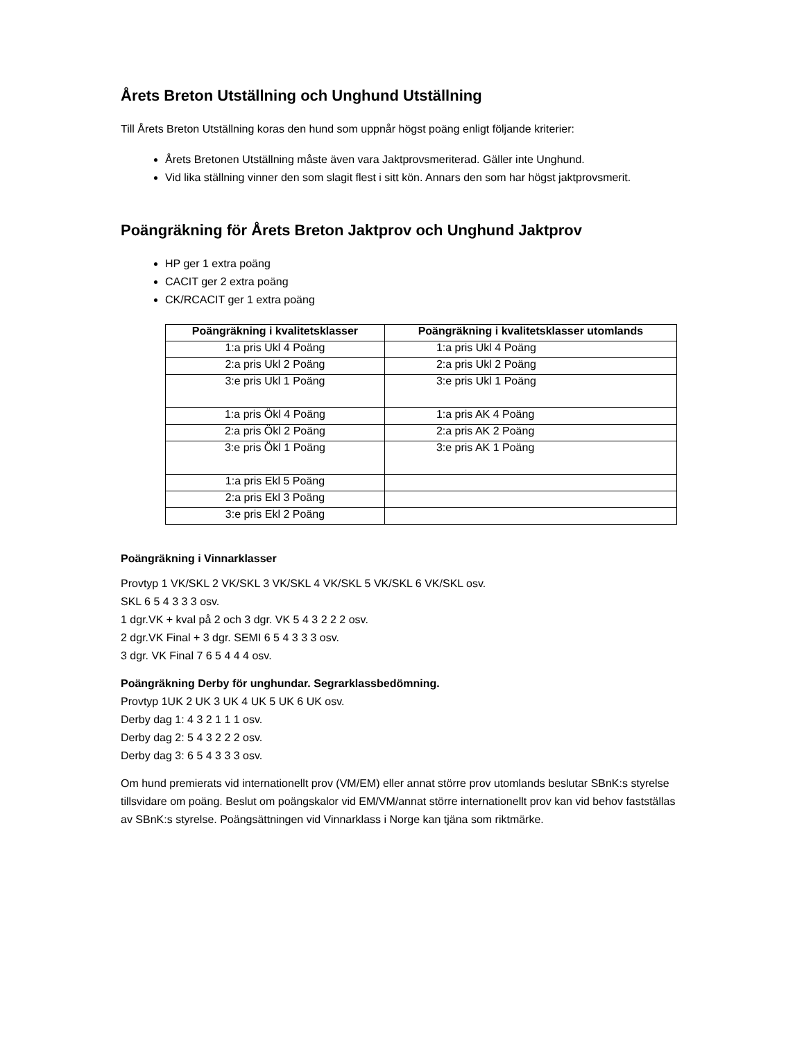Årets Breton Utställning och Unghund Utställning
Till Årets Breton Utställning koras den hund som uppnår högst poäng enligt följande kriterier:
Årets Bretonen Utställning måste även vara Jaktprovsmeriterad. Gäller inte Unghund.
Vid lika ställning vinner den som slagit flest i sitt kön. Annars den som har högst jaktprovsmerit.
Poängräkning för Årets Breton Jaktprov och Unghund Jaktprov
HP ger 1 extra poäng
CACIT ger 2 extra poäng
CK/RCACIT ger 1 extra poäng
| Poängräkning i kvalitetsklasser | Poängräkning i kvalitetsklasser utomlands |
| --- | --- |
| 1:a pris Ukl 4 Poäng | 1:a pris Ukl 4 Poäng |
| 2:a pris Ukl 2 Poäng | 2:a pris Ukl 2 Poäng |
| 3:e pris Ukl 1 Poäng | 3:e pris Ukl 1 Poäng |
| 1:a pris Ökl 4 Poäng | 1:a pris AK 4 Poäng |
| 2:a pris Ökl 2 Poäng | 2:a pris AK 2 Poäng |
| 3:e pris Ökl 1 Poäng | 3:e pris AK 1 Poäng |
| 1:a pris Ekl 5 Poäng | |
| 2:a pris Ekl 3 Poäng | |
| 3:e pris Ekl 2 Poäng | |
Poängräkning i Vinnarklasser
Provtyp 1 VK/SKL 2 VK/SKL 3 VK/SKL 4 VK/SKL 5 VK/SKL 6 VK/SKL osv.
SKL 6 5 4 3 3 3 osv.
1 dgr.VK + kval på 2 och 3 dgr. VK 5 4 3 2 2 2 osv.
2 dgr.VK Final + 3 dgr. SEMI 6 5 4 3 3 3 osv.
3 dgr. VK Final 7 6 5 4 4 4 osv.
Poängräkning Derby för unghundar. Segrarklassbedömning.
Provtyp 1UK 2 UK 3 UK 4 UK 5 UK 6 UK osv.
Derby dag 1: 4 3 2 1 1 1 osv.
Derby dag 2: 5 4 3 2 2 2 osv.
Derby dag 3: 6 5 4 3 3 3 osv.
Om hund premierats vid internationellt prov (VM/EM) eller annat större prov utomlands beslutar SBnK:s styrelse tillsvidare om poäng. Beslut om poängskalor vid EM/VM/annat större internationellt prov kan vid behov fastställas av SBnK:s styrelse. Poängsättningen vid Vinnarklass i Norge kan tjäna som riktmärke.